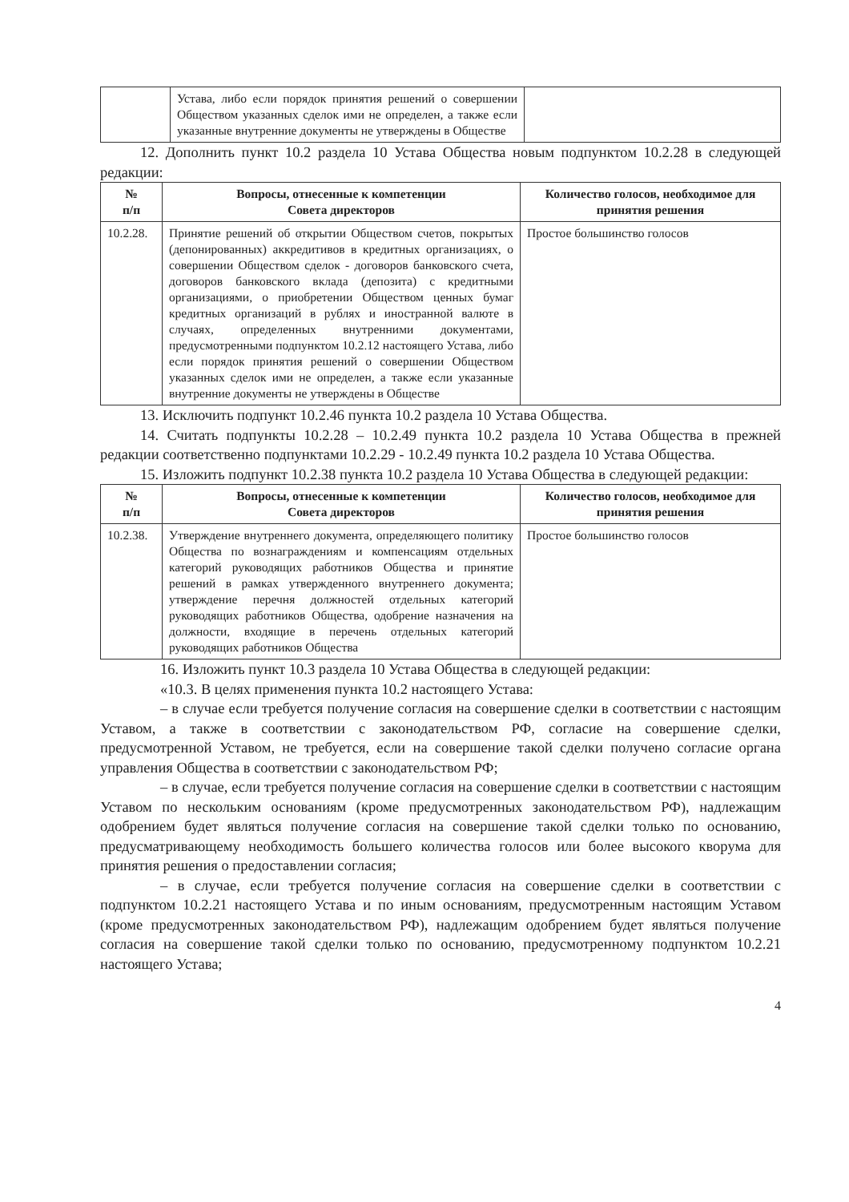| | Устава, либо если порядок принятия решений о совершении Обществом указанных сделок ими не определен, а также если указанные внутренние документы не утверждены в Обществе | |
12. Дополнить пункт 10.2 раздела 10 Устава Общества новым подпунктом 10.2.28 в следующей редакции:
| № п/п | Вопросы, отнесенные к компетенции Совета директоров | Количество голосов, необходимое для принятия решения |
| --- | --- | --- |
| 10.2.28. | Принятие решений об открытии Обществом счетов, покрытых (депонированных) аккредитивов в кредитных организациях, о совершении Обществом сделок - договоров банковского счета, договоров банковского вклада (депозита) с кредитными организациями, о приобретении Обществом ценных бумаг кредитных организаций в рублях и иностранной валюте в случаях, определенных внутренними документами, предусмотренными подпунктом 10.2.12 настоящего Устава, либо если порядок принятия решений о совершении Обществом указанных сделок ими не определен, а также если указанные внутренние документы не утверждены в Обществе | Простое большинство голосов |
13. Исключить подпункт 10.2.46 пункта 10.2 раздела 10 Устава Общества.
14. Считать подпункты 10.2.28 – 10.2.49 пункта 10.2 раздела 10 Устава Общества в прежней редакции соответственно подпунктами 10.2.29 - 10.2.49 пункта 10.2 раздела 10 Устава Общества.
15. Изложить подпункт 10.2.38 пункта 10.2 раздела 10 Устава Общества в следующей редакции:
| № п/п | Вопросы, отнесенные к компетенции Совета директоров | Количество голосов, необходимое для принятия решения |
| --- | --- | --- |
| 10.2.38. | Утверждение внутреннего документа, определяющего политику Общества по вознаграждениям и компенсациям отдельных категорий руководящих работников Общества и принятие решений в рамках утвержденного внутреннего документа; утверждение перечня должностей отдельных категорий руководящих работников Общества, одобрение назначения на должности, входящие в перечень отдельных категорий руководящих работников Общества | Простое большинство голосов |
16. Изложить пункт 10.3 раздела 10 Устава Общества в следующей редакции:
«10.3. В целях применения пункта 10.2 настоящего Устава:
– в случае если требуется получение согласия на совершение сделки в соответствии с настоящим Уставом, а также в соответствии с законодательством РФ, согласие на совершение сделки, предусмотренной Уставом, не требуется, если на совершение такой сделки получено согласие органа управления Общества в соответствии с законодательством РФ;
– в случае, если требуется получение согласия на совершение сделки в соответствии с настоящим Уставом по нескольким основаниям (кроме предусмотренных законодательством РФ), надлежащим одобрением будет являться получение согласия на совершение такой сделки только по основанию, предусматривающему необходимость большего количества голосов или более высокого кворума для принятия решения о предоставлении согласия;
– в случае, если требуется получение согласия на совершение сделки в соответствии с подпунктом 10.2.21 настоящего Устава и по иным основаниям, предусмотренным настоящим Уставом (кроме предусмотренных законодательством РФ), надлежащим одобрением будет являться получение согласия на совершение такой сделки только по основанию, предусмотренному подпунктом 10.2.21 настоящего Устава;
4